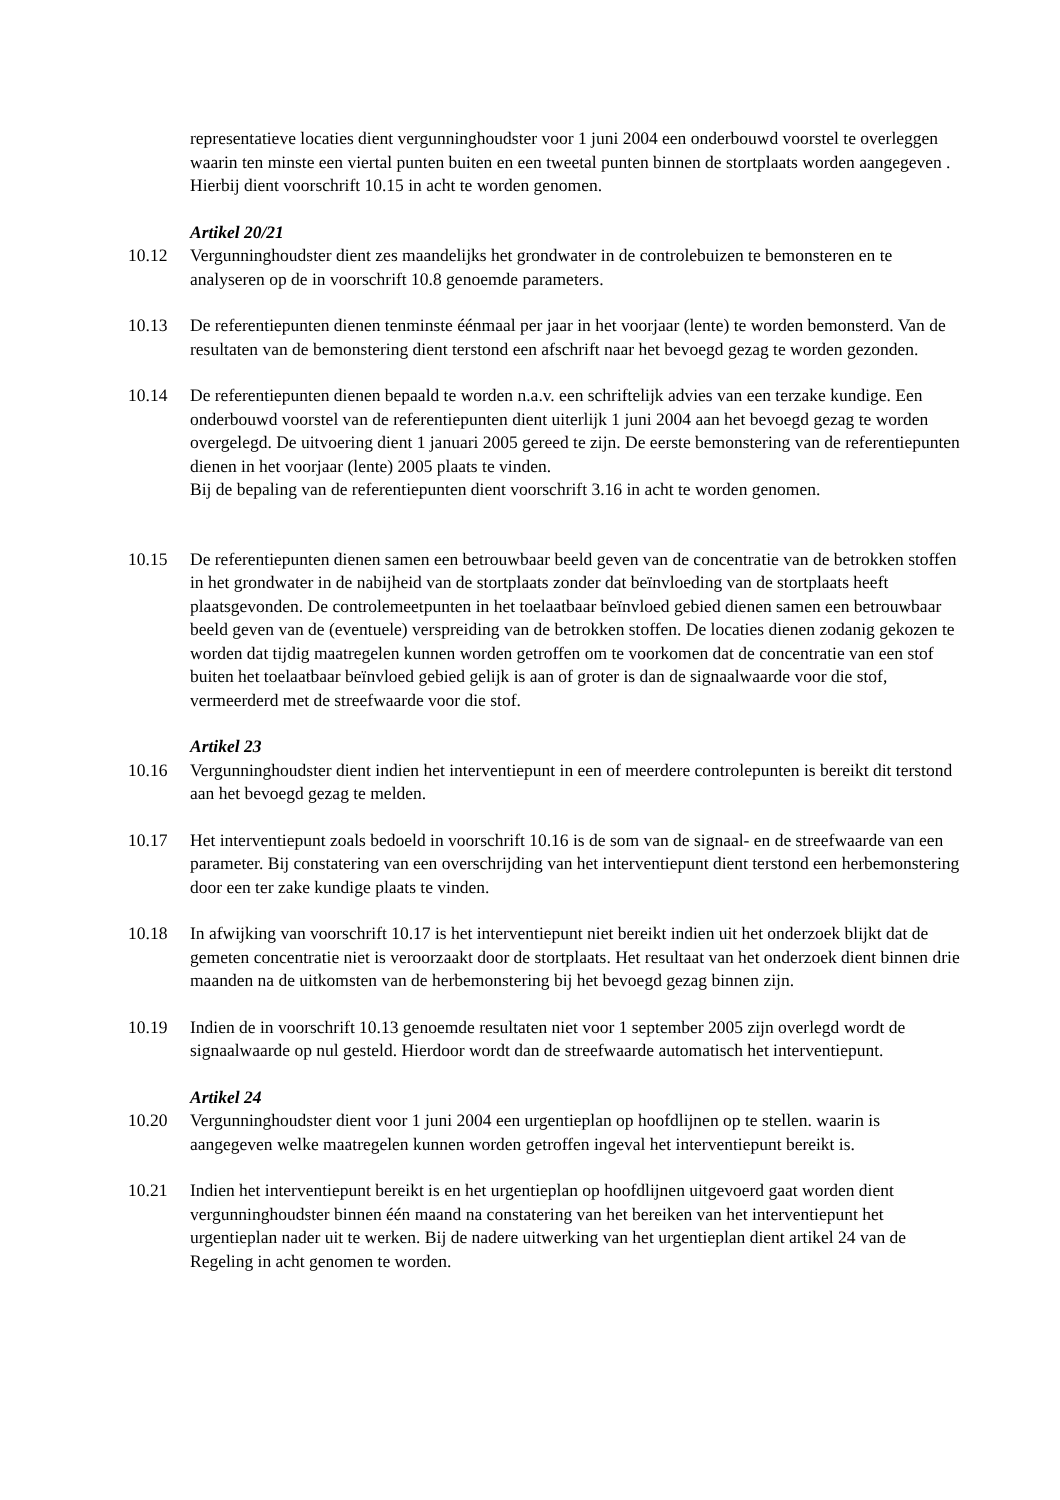representatieve locaties dient vergunninghoudster voor 1 juni 2004 een onderbouwd voorstel te overleggen waarin ten minste een viertal punten buiten en een tweetal punten binnen de stortplaats worden aangegeven . Hierbij dient voorschrift 10.15 in acht te worden genomen.
Artikel 20/21
10.12 Vergunninghoudster dient zes maandelijks het grondwater in de controlebuizen te bemonsteren en te analyseren op de in voorschrift 10.8 genoemde parameters.
10.13 De referentiepunten dienen tenminste éénmaal per jaar in het voorjaar (lente) te worden bemonsterd. Van de resultaten van de bemonstering dient terstond een afschrift naar het bevoegd gezag te worden gezonden.
10.14 De referentiepunten dienen bepaald te worden n.a.v. een schriftelijk advies van een terzake kundige. Een onderbouwd voorstel van de referentiepunten dient uiterlijk 1 juni 2004 aan het bevoegd gezag te worden overgelegd. De uitvoering dient 1 januari 2005 gereed te zijn. De eerste bemonstering van de referentiepunten dienen in het voorjaar (lente) 2005 plaats te vinden.
Bij de bepaling van de referentiepunten dient voorschrift 3.16 in acht te worden genomen.
10.15 De referentiepunten dienen samen een betrouwbaar beeld geven van de concentratie van de betrokken stoffen in het grondwater in de nabijheid van de stortplaats zonder dat beïnvloeding van de stortplaats heeft plaatsgevonden. De controlemeetpunten in het toelaatbaar beïnvloed gebied dienen samen een betrouwbaar beeld geven van de (eventuele) verspreiding van de betrokken stoffen. De locaties dienen zodanig gekozen te worden dat tijdig maatregelen kunnen worden getroffen om te voorkomen dat de concentratie van een stof buiten het toelaatbaar beïnvloed gebied gelijk is aan of groter is dan de signaalwaarde voor die stof, vermeerderd met de streefwaarde voor die stof.
Artikel 23
10.16 Vergunninghoudster dient indien het interventiepunt in een of meerdere controlepunten is bereikt dit terstond aan het bevoegd gezag te melden.
10.17 Het interventiepunt zoals bedoeld in voorschrift 10.16 is de som van de signaal- en de streefwaarde van een parameter. Bij constatering van een overschrijding van het interventiepunt dient terstond een herbemonstering door een ter zake kundige plaats te vinden.
10.18 In afwijking van voorschrift 10.17 is het interventiepunt niet bereikt indien uit het onderzoek blijkt dat de gemeten concentratie niet is veroorzaakt door de stortplaats. Het resultaat van het onderzoek dient binnen drie maanden na de uitkomsten van de herbemonstering bij het bevoegd gezag binnen zijn.
10.19 Indien de in voorschrift 10.13 genoemde resultaten niet voor 1 september 2005 zijn overlegd wordt de signaalwaarde op nul gesteld. Hierdoor wordt dan de streefwaarde automatisch het interventiepunt.
Artikel 24
10.20 Vergunninghoudster dient voor 1 juni 2004 een urgentieplan op hoofdlijnen op te stellen. waarin is aangegeven welke maatregelen kunnen worden getroffen ingeval het interventiepunt bereikt is.
10.21 Indien het interventiepunt bereikt is en het urgentieplan op hoofdlijnen uitgevoerd gaat worden dient vergunninghoudster binnen één maand na constatering van het bereiken van het interventiepunt het urgentieplan nader uit te werken. Bij de nadere uitwerking van het urgentieplan dient artikel 24 van de Regeling in acht genomen te worden.